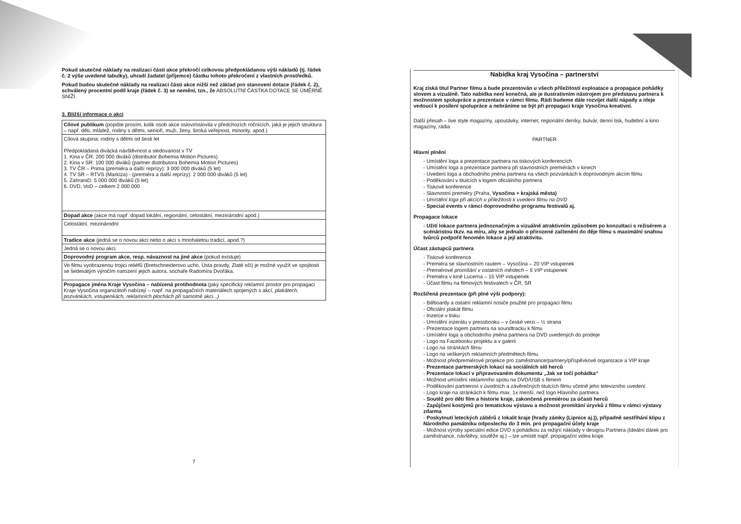Pokud skutečné náklady na realizaci části akce překročí celkovou předpokládanou výši nákladů (tj. řádek č. 2 výše uvedené tabulky), uhradí žadatel (příjemce) částku tohoto překročení z vlastních prostředků.
Pokud budou skutečné náklady na realizaci části akce nižší než základ pro stanovení dotace (řádek č. 2), schválený procentní podíl kraje (řádek č. 3) se nemění, tzn., že ABSOLUTNÍ ČÁSTKA DOTACE SE ÚMĚRNĚ SNÍŽÍ.
3. Bližší informace o akci
| Cílové publikum (popište prosím, kolik osob akce oslovi/oslovila v předchozích ročnících, jaká je jejich struktura – např. děti, mládež, rodiny s dětmi, senioři, muži, ženy, široká veřejnost, minority, apod.) |
| Cílová skupina: rodiny s dětmi od šesti let Předpokládaná divácká návštěvnost a sledovanost v TV 1. Kina v ČR: 200 000 diváků (distributor Bohemia Motion Pictures) 2. Kina v SR: 100 000 diváků (partner distributora Bohemia Motion Pictures) 3. TV ČR – Prima (premiéra a další reprízy): 3 000 000 diváků (5 let) 4. TV SR – RTVS (Markíza) - (premiéra a další reprízy): 2 000 000 diváků (5 let) 5. Zahraničí: 5 000 000 diváků (5 let) 6. DVD, VoD – celkem 2 000 000 |
| Dopad akce (akce má např. dopad lokální, regionální, celostátní, mezinárodní apod.) |
| Celostátní, mezinárodní |
| Tradice akce (jedná se o novou akci nebo o akci s mnohaletou tradicí, apod.?) |
| Jedná se o novou akci. |
| Doprovodný program akce, resp. návaznost na jiné akce (pokud existuje) |
| Ve filmu vyobrazenou trojici reliéfů (Bretschneiderovo ucho, Ústa pravdy, Zlaté oči) je možné využít ve spojitosti se šedesátým výročím narození jejich autora, sochaře Radomíra Dvořáka. |
| Propagace jména Kraje Vysočina – nabízená protihodnota (jaký specifický reklamní prostor pro propagaci Kraje Vysočina organizátoři nabízejí – např. na propagačních materiálech spojených s akcí, plakátech, pozvánkách, vstupenkách, reklamních plochách při samotné akci...) |
7
Nabídka kraj Vysočina – partnerství
Kraj získá titul Partner filmu a bude prezentován u všech příležitostí exploatace a propagace pohádky slovem a vizuálně. Tato nabídka není konečná, ale je ilustrativním nástrojem pro představu partnera k možnostem spolupráce a prezentace v rámci filmu. Rádi budeme dále rozvíjet další nápady a ideje vedoucí k posílení spolupráce a nebráníme se být při propagaci kraje Vysočina kreativní.
Další přesah – live style magazíny, upoutávky, internet, regionální deníky, bulvár, denní tisk, hudební a kino magazíny, rádia
PARTNER
Hlavní plnění
- Umístění loga a prezentace partnera na tiskových konferencích
- Umístění loga a prezentace partnera při slavnostních premiérách v kinech
- Uvedení loga a obchodního jména partnera na všech pozvánkách k doprovodným akcím filmu
- Poděkování v titulcích s logem oficiálního partnera
- Tiskové konference
- Slavnostní premiéry (Praha, Vysočina + krajská města)
- Umístění loga při akcích u příležitosti k uvedení filmu na DVD
- Special events v rámci doprovodného programu festivalů aj.
Propagace lokace
- Užití lokace partnera jednoznačným a vizuálně atraktivním způsobem po konzultaci s režisérem a scénáristou tkzv. na míru, aby se jednalo o přirozené začlenění do děje filmu s maximální snahou tvůrců podpořit fenomén lokace a její atraktivitu.
Účast zástupců partnera
- Tiskové konference
- Premiéra se slavnostním rautem – Vysočina – 20 VIP vstupenek
- Premiérové promítání v ostatních městech – 5 VIP vstupenek
- Premiéra v kině Lucerna – 15 VIP vstupenek
- Účast filmu na filmových festivalech v ČR, SR
Rozšířená prezentace (při plné výši podpory):
- Billboardy a ostatní reklamní nosiče použité pro propagaci filmu
- Oficiální plakát filmu
- Inzerce v tisku
- Umístění inzerátu v pressbooku – v české verzi – ½ strana
- Prezentace logem partnera na soundtracku k filmu
- Umístění loga a obchodního jména partnera na DVD uvedených do prodeje
- Logo na Facebooku projektu a v galerii
- Logo na stránkách filmu
- Logo na veškerých reklamních předmětech filmu
- Možnost předpremiérové projekce pro zaměstnance/partnery/příspěvkové organizace a VIP kraje
- Prezentace partnerských lokací na sociálních sítí herců
- Prezentace lokací v připravovaném dokumentu „Jak se točí pohádka“
- Možnost umístění reklamního spotu na DVD/USB s filmem
- Poděkování partnerovi v úvodních a závěrečných titulcích filmu včetně jeho televizního uvedení
- Logo kraje na stránkách k filmu max. 1x menší, než logo Hlavního partnera
- Soutěž pro děti film a historie kraje, zakončená premiérou za účasti herců
- Zapůjčení kostýmů pro tematickou výstavu a možnost promítání úryvků z filmu v rámci výstavy zdarma
- Poskytnutí leteckých záběrů z lokalit kraje (hrady zámky (Lipnice aj.)), případně sestříhání klipu z Národního památníku odposlechu do 3 min. pro propagační účely kraje
- Možnost výroby speciální edice DVD s pohádkou za režijní náklady v designu Partnera (Ideální dárek pro zaměstnance, návštěvy, soutěže aj.) – lze umístit např. propagační videa kraje.